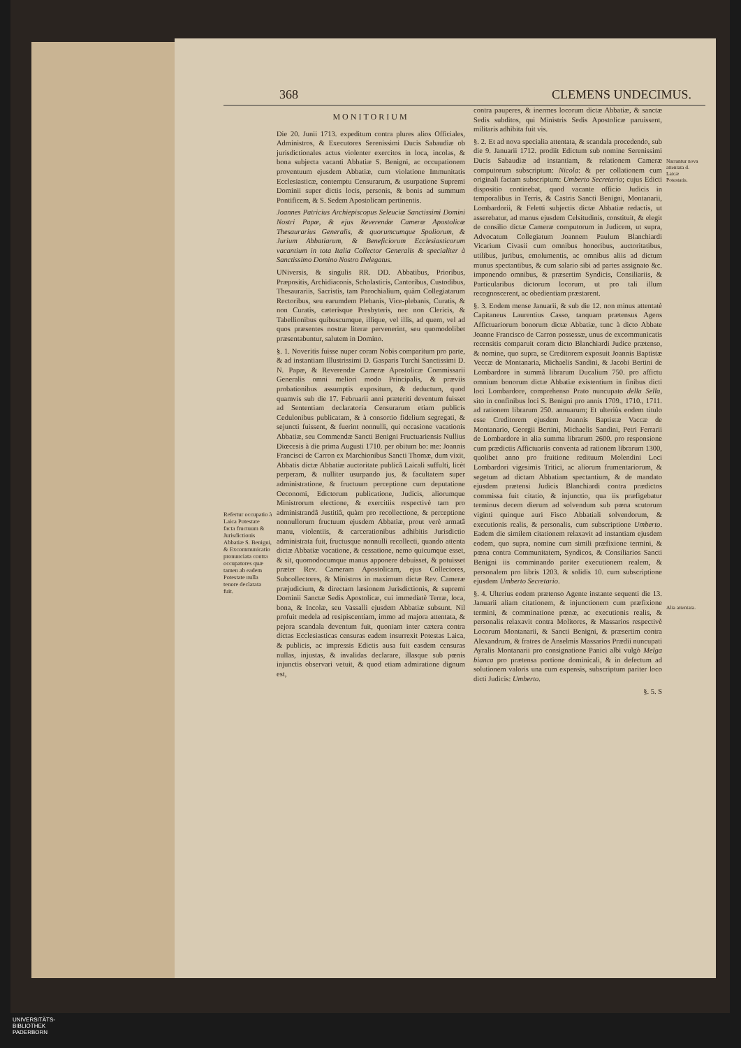368 CLEMENS UNDECIMUS.
Refertur occupatio à Laica Potestate facta fructuum & Jurisdictionis Abbatiæ S. Benigni, & Excommunicatio pronunciata contra occupatores quæ tamen ab eadem Potestate nulla tenore declarata fuit.
MONITORIUM
Die 20. Junii 1713. expeditum contra plures alios Officiales, Administros, & Executores Serenissimi Ducis Sabaudiæ ob jurisdictionales actus violenter exercitos in loca, incolas, & bona subjecta vacanti Abbatiæ S. Benigni, ac occupationem proventuum ejusdem Abbatiæ, cum violatione Immunitatis Ecclesiasticæ, contemptu Censurarum, & usurpatione Supremi Dominii super dictis locis, personis, & bonis ad summum Pontificem, & S. Sedem Apostolicam pertinentis.
Joannes Patricius Archiepiscopus Seleuciæ Sanctissimi Domini Nostri Papæ, & ejus Reverendæ Cameræ Apostolicæ Thesaurarius Generalis, & quorumcumque Spoliorum, & Jurium Abbatiarum, & Beneficiorum Ecclesiasticorum vacantium in tota Italia Collector Generalis & specialiter à Sanctissimo Domino Nostro Delegatus.
UNiversis, & singulis RR. DD. Abbatibus, Prioribus, Præpositis, Archidiaconis, Scholasticis, Cantoribus, Custodibus, Thesaurariis, Sacristis, tam Parochialium, quàm Collegiatarum Rectoribus, seu earumdem Plebanis, Vice-plebanis, Curatis, & non Curatis, cæterisque Presbyteris, nec non Clericis, & Tabellionibus quibuscumque, illique, vel illis, ad quem, vel ad quos præsentes nostræ literæ pervenerint, seu quomodolibet præsentabuntur, salutem in Domino.
§. 1. Noveritis fuisse nuper coram Nobis comparitum pro parte, & ad instantiam Illustrissimi D. Gasparis Turchi Sanctissimi D. N. Papæ, & Reverendæ Cameræ Apostolicæ Commissarii Generalis omni meliori modo Principalis, & præviis probationibus assumptis expositum, & deductum, quod quamvis sub die 17. Februarii anni præteriti deventum fuisset ad Sententiam declaratoria Censurarum etiam publicis Cedulonibus publicatam, & à consortio fidelium segregati, & sejuncti fuissent, & fuerint nonnulli, qui occasione vacationis Abbatiæ, seu Commendæ Sancti Benigni Fructuariensis Nullius Diœcesis à die prima Augusti 1710. per obitum bo: me: Joannis Francisci de Carron ex Marchionibus Sancti Thomæ, dum vixit, Abbatis dictæ Abbatiæ auctoritate publicâ Laicali suffulti, licèt perperam, & nulliter usurpando jus, & facultatem super administratione, & fructuum perceptione cum deputatione Oeconomi, Edictorum publicatione, Judicis, aliorumque Ministrorum electione, & exercitiis respectivè tam pro administrandâ Justitiâ, quàm pro recollectione, & perceptione nonnullorum fructuum ejusdem Abbatiæ, prout verè armatâ manu, violentiis, & carcerationibus adhibitis Jurisdictio administrata fuit, fructusque nonnulli recollecti, quando attenta dictæ Abbatiæ vacatione, & cessatione, nemo quicumque esset, & sit, quomodocumque manus apponere debuisset, & potuisset præter Rev. Cameram Apostolicam, ejus Collectores, Subcollectores, & Ministros in maximum dictæ Rev. Cameræ præjudicium, & directam læsionem Jurisdictionis, & supremi Dominii Sanctæ Sedis Apostolicæ, cui immediatè Terræ, loca, bona, & Incolæ, seu Vassalli ejusdem Abbatiæ subsunt. Nil profuit medela ad resipiscentiam, immo ad majora attentata, & pejora scandala deventum fuit, quoniam inter cætera contra dictas Ecclesiasticas censuras eadem insurrexit Potestas Laica, & publicis, ac impressis Edictis ausa fuit easdem censuras nullas, injustas, & invalidas declarare, illasque sub pœnis injunctis observari vetuit, & quod etiam admiratione dignum est,
contra pauperes, & inermes locorum dictæ Abbatiæ, & sanctæ Sedis subditos, qui Ministris Sedis Apostolicæ paruissent, militaris adhibita fuit vis.
§. 2. Et ad nova specialia attentata, & scandala procedendo, sub die 9. Januarii 1712. prodiit Edictum sub nomine Serenissimi Ducis Sabaudiæ ad instantiam, & relationem Cameræ computorum subscriptum: Nicola: & per collationem cum originali factam subscriptum: Umberto Secretario; cujus Edicti dispositio continebat, quod vacante officio Judicis in temporalibus in Terris, & Castris Sancti Benigni, Montanarii, Lombardorii, & Feletti subjectis dictæ Abbatiæ redactis, ut asserebatur, ad manus ejusdem Celsitudinis, constituit, & elegit de consilio dictæ Cameræ computorum in Judicem, ut supra, Advocatum Collegiatum Joannem Paulum Blanchiardi Vicarium Civasii cum omnibus honoribus, auctoritatibus, utilibus, juribus, emolumentis, ac omnibus aliis ad dictum munus spectantibus, & cum salario sibi ad partes assignato &c. imponendo omnibus, & præsertim Syndicis, Consiliariis, & Particularibus dictorum locorum, ut pro tali illum recognoscerent, ac obedientiam præstarent.
§. 3. Eodem mense Januarii, & sub die 12. non minus attentatè Capitaneus Laurentius Casso, tanquam prætensus Agens Affictuariorum bonorum dictæ Abbatiæ, tunc à dicto Abbate Joanne Francisco de Carron possessæ, unus de excommunicatis recensitis comparuit coram dicto Blanchiardi Judice prætenso, & nomine, quo supra, se Creditorem exposuit Joannis Baptistæ Veccæ de Montanaria, Michaelis Sandini, & Jacobi Bertini de Lombardore in summâ librarum Ducalium 750. pro affictu omnium bonorum dictæ Abbatiæ existentium in finibus dicti loci Lombardore, comprehenso Prato nuncupato della Sella, sito in confinibus loci S. Benigni pro annis 1709., 1710., 1711. ad rationem librarum 250. annuarum; Et ulteriùs eodem titulo esse Creditorem ejusdem Joannis Baptistæ Vaccæ de Montanario, Georgii Bertini, Michaelis Sandini, Petri Ferrarii de Lombardore in alia summa librarum 2600. pro responsione cum prædictis Affictuariis conventa ad rationem librarum 1300, quolibet anno pro fruitione redituum Molendini Loci Lombardori vigesimis Tritici, ac aliorum frumentariorum, & segetum ad dictam Abbatiam spectantium, & de mandato ejusdem prætensi Judicis Blanchiardi contra prædictos commissa fuit citatio, & injunctio, qua iis præfigebatur terminus decem dierum ad solvendum sub pœna scutorum viginti quinque auri Fisco Abbatiali solvendorum, & executionis realis, & personalis, cum subscriptione Umberto. Eadem die similem citationem relaxavit ad instantiam ejusdem eodem, quo supra, nomine cum simili præfixione termini, & pœna contra Communitatem, Syndicos, & Consiliarios Sancti Benigni iis comminando pariter executionem realem, & personalem pro libris 1203. & solidis 10. cum subscriptione ejusdem Umberto Secretario.
§. 4. Ulterius eodem prætenso Agente instante sequenti die 13. Januarii aliam citationem, & injunctionem cum præfixione termini, & comminatione pœnæ, ac executionis realis, & personalis relaxavit contra Molitores, & Massarios respectivè Locorum Montanarii, & Sancti Benigni, & præsertim contra Alexandrum, & fratres de Anselmis Massarios Prædii nuncupati Ayralis Montanarii pro consignatione Panici albi vulgò Melga bianca pro prætensa portione dominicali, & in defectum ad solutionem valoris una cum expensis, subscriptum pariter loco dicti Judicis: Umberto.
§. 5. S
Narrantur nova attentata d. Laicæ Potestatis.
Alia attentata.
UNIVERSITÄTS-
BIBLIOTHEK
PADERBORN